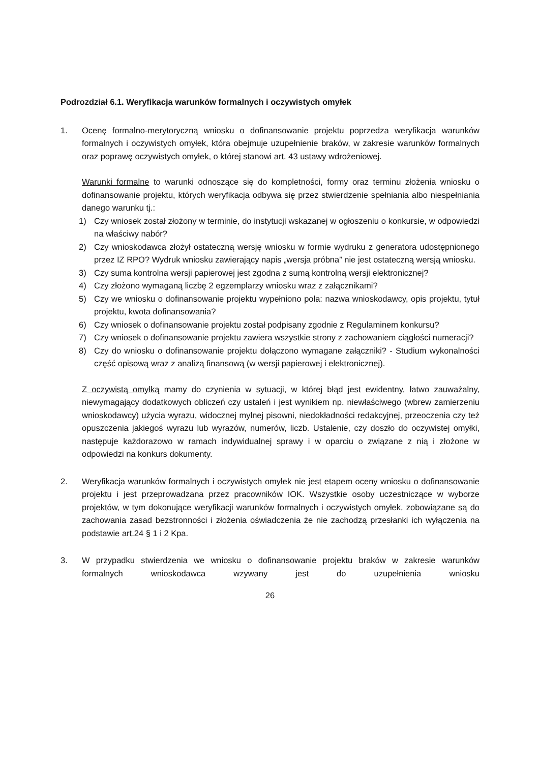Podrozdział 6.1. Weryfikacja warunków formalnych i oczywistych omyłek
1. Ocenę formalno-merytoryczną wniosku o dofinansowanie projektu poprzedza weryfikacja warunków formalnych i oczywistych omyłek, która obejmuje uzupełnienie braków, w zakresie warunków formalnych oraz poprawę oczywistych omyłek, o której stanowi art. 43 ustawy wdrożeniowej.
Warunki formalne to warunki odnoszące się do kompletności, formy oraz terminu złożenia wniosku o dofinansowanie projektu, których weryfikacja odbywa się przez stwierdzenie spełniania albo niespełniania danego warunku tj.:
1) Czy wniosek został złożony w terminie, do instytucji wskazanej w ogłoszeniu o konkursie, w odpowiedzi na właściwy nabór?
2) Czy wnioskodawca złożył ostateczną wersję wniosku w formie wydruku z generatora udostępnionego przez IZ RPO? Wydruk wniosku zawierający napis „wersja próbna” nie jest ostateczną wersją wniosku.
3) Czy suma kontrolna wersji papierowej jest zgodna z sumą kontrolną wersji elektronicznej?
4) Czy złożono wymaganą liczbę 2 egzemplarzy wniosku wraz z załącznikami?
5) Czy we wniosku o dofinansowanie projektu wypełniono pola: nazwa wnioskodawcy, opis projektu, tytuł projektu, kwota dofinansowania?
6) Czy wniosek o dofinansowanie projektu został podpisany zgodnie z Regulaminem konkursu?
7) Czy wniosek o dofinansowanie projektu zawiera wszystkie strony z zachowaniem ciągłości numeracji?
8) Czy do wniosku o dofinansowanie projektu dołączono wymagane załączniki? - Studium wykonalności część opisową wraz z analizą finansową (w wersji papierowej i elektronicznej).
Z oczywistą omyłką mamy do czynienia w sytuacji, w której błąd jest ewidentny, łatwo zauważalny, niewymagający dodatkowych obliczeń czy ustaleń i jest wynikiem np. niewłaściwego (wbrew zamierzeniu wnioskodawcy) użycia wyrazu, widocznej mylnej pisowni, niedokładności redakcyjnej, przeoczenia czy też opuszczenia jakiegoś wyrazu lub wyrazów, numerów, liczb. Ustalenie, czy doszło do oczywistej omyłki, następuje każdorazowo w ramach indywidualnej sprawy i w oparciu o związane z nią i złożone w odpowiedzi na konkurs dokumenty.
2. Weryfikacja warunków formalnych i oczywistych omyłek nie jest etapem oceny wniosku o dofinansowanie projektu i jest przeprowadzana przez pracowników IOK. Wszystkie osoby uczestniczące w wyborze projektów, w tym dokonujące weryfikacji warunków formalnych i oczywistych omyłek, zobowiązane są do zachowania zasad bezstronności i złożenia oświadczenia że nie zachodzą przesłanki ich wyłączenia na podstawie art.24 § 1 i 2 Kpa.
3. W przypadku stwierdzenia we wniosku o dofinansowanie projektu braków w zakresie warunków formalnych wnioskodawca wzywany jest do uzupełnienia wniosku
26